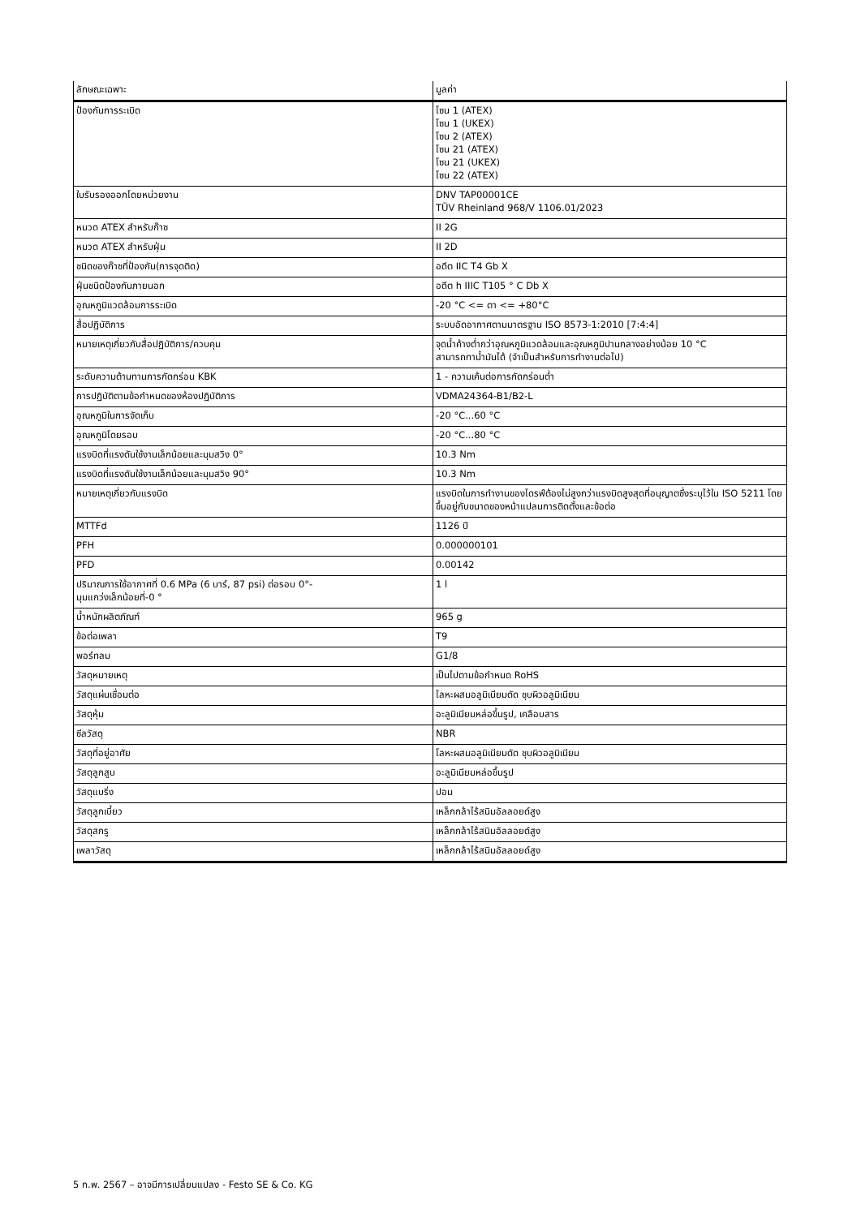| ลักษณะเฉพาะ | มูลค่า |
| --- | --- |
| ป้องกันการระเบิด | โซน 1 (ATEX) โซน 1 (UKEX) โซน 2 (ATEX) โซน 21 (ATEX) โซน 21 (UKEX) โซน 22 (ATEX) |
| ใบรับรองออกโดยหน่วยงาน | DNV TAP00001CE TÜV Rheinland 968/V 1106.01/2023 |
| หมวด ATEX สำหรับก๊าซ | II 2G |
| หมวด ATEX สำหรับฝุ่น | II 2D |
| ชนิดของก๊าซที่ป้องกัน(การจุดติด) | อดีต IIC T4 Gb X |
| ฝุ่นชนิดป้องกันภายนอก | อดีต h IIIC T105 ° C Db X |
| อุณหภูมิแวดล้อมการระเบิด | -20 °C <= ตา <= +80°C |
| สื่อปฏิบัติการ | ระบบอัดอากาศตามมาตรฐาน ISO 8573-1:2010 [7:4:4] |
| หมายเหตุเกี่ยวกับสื่อปฏิบัติการ/ควบคุม | จุดน้ำค้างต่ำกว่าอุณหภูมิแวดล้อมและอุณหภูมิปานกลางอย่างน้อย 10 °C สามารถทาน้ำมันได้ (จำเป็นสำหรับการทำงานต่อไป) |
| ระดับความต้านทานการกัดกร่อน KBK | 1 - ความเค้นต่อการกัดกร่อนต่ำ |
| การปฏิบัติตามข้อกำหนดของห้องปฏิบัติการ | VDMA24364-B1/B2-L |
| อุณหภูมิในการจัดเก็บ | -20 °C...60 °C |
| อุณหภูมิโดยรอบ | -20 °C...80 °C |
| แรงบิดที่แรงดันใช้งานเล็กน้อยและมุมสวิง 0° | 10.3 Nm |
| แรงบิดที่แรงดันใช้งานเล็กน้อยและมุมสวิง 90° | 10.3 Nm |
| หมายเหตุเกี่ยวกับแรงบิด | แรงบิดในการทำงานของไดรฟ์ต้องไม่สูงกว่าแรงบิดสูงสุดที่อนุญาตซึ่งระบุไว้ใน ISO 5211 โดยขึ้นอยู่กับขนาดของหน้าแปลนการติดตั้งและข้อต่อ |
| MTTFd | 1126 ปี |
| PFH | 0.000000101 |
| PFD | 0.00142 |
| ปริมาณการใช้อากาศที่ 0.6 MPa (6 บาร์, 87 psi) ต่อรอบ 0°- มุมแกว่งเล็กน้อยที่-0 ° | 1 l |
| น้ำหนักผลิตภัณฑ์ | 965 g |
| ข้อต่อเพลา | T9 |
| พอร์ทลม | G1/8 |
| วัสดุหมายเหตุ | เป็นไปตามข้อกำหนด RoHS |
| วัสดุแผ่นเชื่อมต่อ | โลหะผสมอลูมิเนียมดัด ชุบผิวอลูมิเนียม |
| วัสดุหุ้ม | อะลูมิเนียมหล่อขึ้นรูป, เคลือบสาร |
| ซีลวัสดุ | NBR |
| วัสดุที่อยู่อาศัย | โลหะผสมอลูมิเนียมดัด ชุบผิวอลูมิเนียม |
| วัสดุลูกสูบ | อะลูมิเนียมหล่อขึ้นรูป |
| วัสดุแบริ่ง | ปอม |
| วัสดุลูกเบี้ยว | เหล็กกล้าไร้สนิมอัลลอยด์สูง |
| วัสดุสกรู | เหล็กกล้าไร้สนิมอัลลอยด์สูง |
| เพลาวัสดุ | เหล็กกล้าไร้สนิมอัลลอยด์สูง |
5 ก.พ. 2567 – อาจมีการเปลี่ยนแปลง - Festo SE & Co. KG